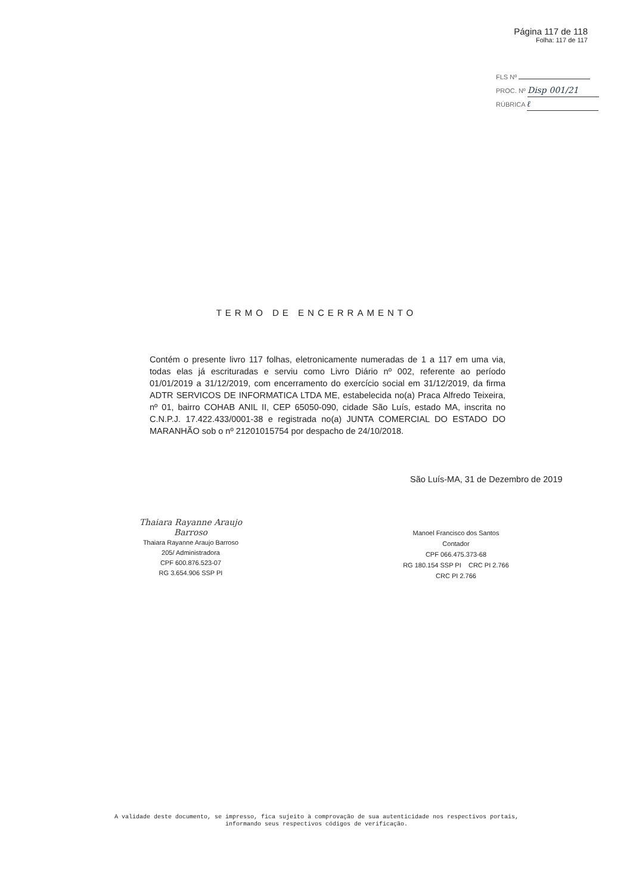Página 117 de 118
Folha: 117 de 117
FLS Nº
PROC. Nº Disp 001/21
RÚBRICA ℓ
TERMO DE ENCERRAMENTO
Contém o presente livro 117 folhas, eletronicamente numeradas de 1 a 117 em uma via, todas elas já escrituradas e serviu como Livro Diário nº 002, referente ao período 01/01/2019 a 31/12/2019, com encerramento do exercício social em 31/12/2019, da firma ADTR SERVICOS DE INFORMATICA LTDA ME, estabelecida no(a) Praca Alfredo Teixeira, nº 01, bairro COHAB ANIL II, CEP 65050-090, cidade São Luís, estado MA, inscrita no C.N.P.J. 17.422.433/0001-38 e registrada no(a) JUNTA COMERCIAL DO ESTADO DO MARANHÃO sob o nº 21201015754 por despacho de 24/10/2018.
São Luís-MA, 31 de Dezembro de 2019
Thaiara Rayanne Araujo Barroso
Thaiara Rayanne Araujo Barroso
205/ Administradora
CPF 600.876.523-07
RG 3.654.906 SSP PI
Manoel Francisco dos Santos
Contador
CPF 066.475.373-68
RG 180.154 SSP PI CRC PI 2.766
CRC PI 2.766
A validade deste documento, se impresso, fica sujeito à comprovação de sua autenticidade nos respectivos portais,
informando seus respectivos códigos de verificação.